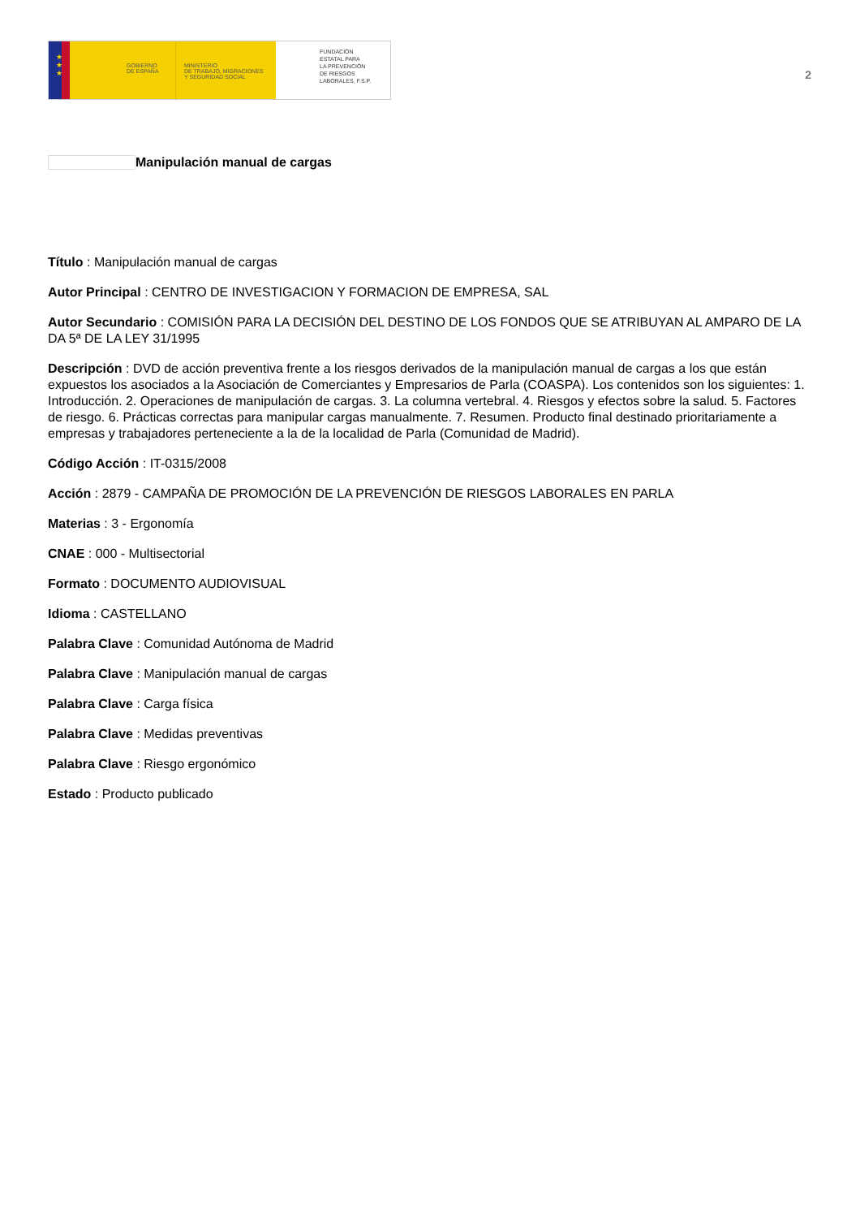★
★
★
GOBIERNO
DE ESPAÑA
MINISTERIO
DE TRABAJO, MIGRACIONES
Y SEGURIDAD SOCIAL
FUNDACIÓN
ESTATAL PARA
LA PREVENCIÓN
DE RIESGOS
LABORALES, F.S.P.
2
Manipulación manual de cargas
Título : Manipulación manual de cargas
Autor Principal : CENTRO DE INVESTIGACION Y FORMACION DE EMPRESA, SAL
Autor Secundario : COMISIÓN PARA LA DECISIÓN DEL DESTINO DE LOS FONDOS QUE SE ATRIBUYAN AL AMPARO DE LA DA 5ª DE LA LEY 31/1995
Descripción : DVD de acción preventiva frente a los riesgos derivados de la manipulación manual de cargas a los que están expuestos los asociados a la Asociación de Comerciantes y Empresarios de Parla (COASPA). Los contenidos son los siguientes: 1. Introducción. 2. Operaciones de manipulación de cargas. 3. La columna vertebral. 4. Riesgos y efectos sobre la salud. 5. Factores de riesgo. 6. Prácticas correctas para manipular cargas manualmente. 7. Resumen. Producto final destinado prioritariamente a empresas y trabajadores perteneciente a la de la localidad de Parla (Comunidad de Madrid).
Código Acción : IT-0315/2008
Acción : 2879 - CAMPAÑA DE PROMOCIÓN DE LA PREVENCIÓN DE RIESGOS LABORALES EN PARLA
Materias : 3 - Ergonomía
CNAE : 000 - Multisectorial
Formato : DOCUMENTO AUDIOVISUAL
Idioma : CASTELLANO
Palabra Clave : Comunidad Autónoma de Madrid
Palabra Clave : Manipulación manual de cargas
Palabra Clave : Carga física
Palabra Clave : Medidas preventivas
Palabra Clave : Riesgo ergonómico
Estado : Producto publicado